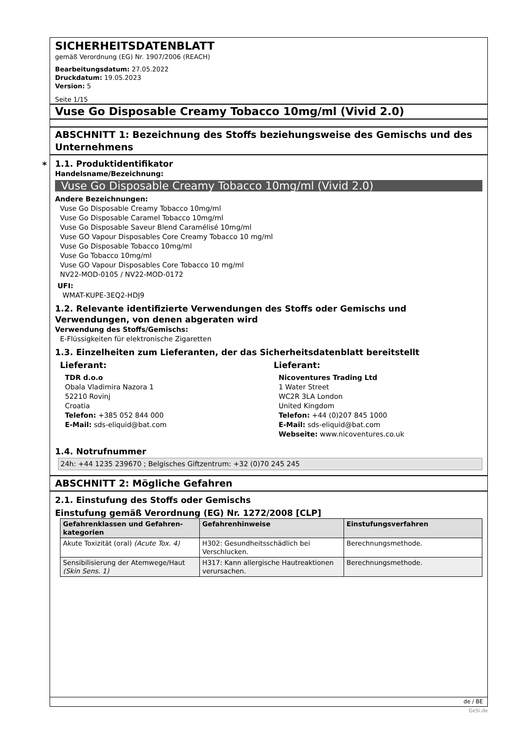*
SICHERHEITSDATENBLATT
gemäß Verordnung (EG) Nr. 1907/2006 (REACH)
Bearbeitungsdatum: 27.05.2022
Druckdatum: 19.05.2023
Version: 5
Seite 1/15
Vuse Go Disposable Creamy Tobacco 10mg/ml (Vivid 2.0)
ABSCHNITT 1: Bezeichnung des Stoffs beziehungsweise des Gemischs und des Unternehmens
1.1. Produktidentifikator
Handelsname/Bezeichnung:
Vuse Go Disposable Creamy Tobacco 10mg/ml (Vivid 2.0)
Andere Bezeichnungen:
Vuse Go Disposable Creamy Tobacco 10mg/ml
Vuse Go Disposable Caramel Tobacco 10mg/ml
Vuse Go Disposable Saveur Blend Caramélisé 10mg/ml
Vuse GO Vapour Disposables Core Creamy Tobacco 10 mg/ml
Vuse Go Disposable Tobacco 10mg/ml
Vuse Go Tobacco 10mg/ml
Vuse GO Vapour Disposables Core Tobacco 10 mg/ml
NV22-MOD-0105 / NV22-MOD-0172
UFI:
WMAT-KUPE-3EQ2-HDJ9
1.2. Relevante identifizierte Verwendungen des Stoffs oder Gemischs und Verwendungen, von denen abgeraten wird
Verwendung des Stoffs/Gemischs:
E-Flüssigkeiten für elektronische Zigaretten
1.3. Einzelheiten zum Lieferanten, der das Sicherheitsdatenblatt bereitstellt
Lieferant:
TDR d.o.o
Obala Vladimira Nazora 1
52210 Rovinj
Croatia
Telefon: +385 052 844 000
E-Mail: sds-eliquid@bat.com
Lieferant:
Nicoventures Trading Ltd
1 Water Street
WC2R 3LA London
United Kingdom
Telefon: +44 (0)207 845 1000
E-Mail: sds-eliquid@bat.com
Webseite: www.nicoventures.co.uk
1.4. Notrufnummer
24h: +44 1235 239670 ; Belgisches Giftzentrum: +32 (0)70 245 245
ABSCHNITT 2: Mögliche Gefahren
2.1. Einstufung des Stoffs oder Gemischs
Einstufung gemäß Verordnung (EG) Nr. 1272/2008 [CLP]
| Gefahrenklassen und Gefahren-kategorien | Gefahrenhinweise | Einstufungsverfahren |
| --- | --- | --- |
| Akute Toxizität (oral) (Acute Tox. 4) | H302: Gesundheitsschädlich bei Verschlucken. | Berechnungsmethode. |
| Sensibilisierung der Atemwege/Haut (Skin Sens. 1) | H317: Kann allergische Hautreaktionen verursachen. | Berechnungsmethode. |
de / BE
GeSi.de